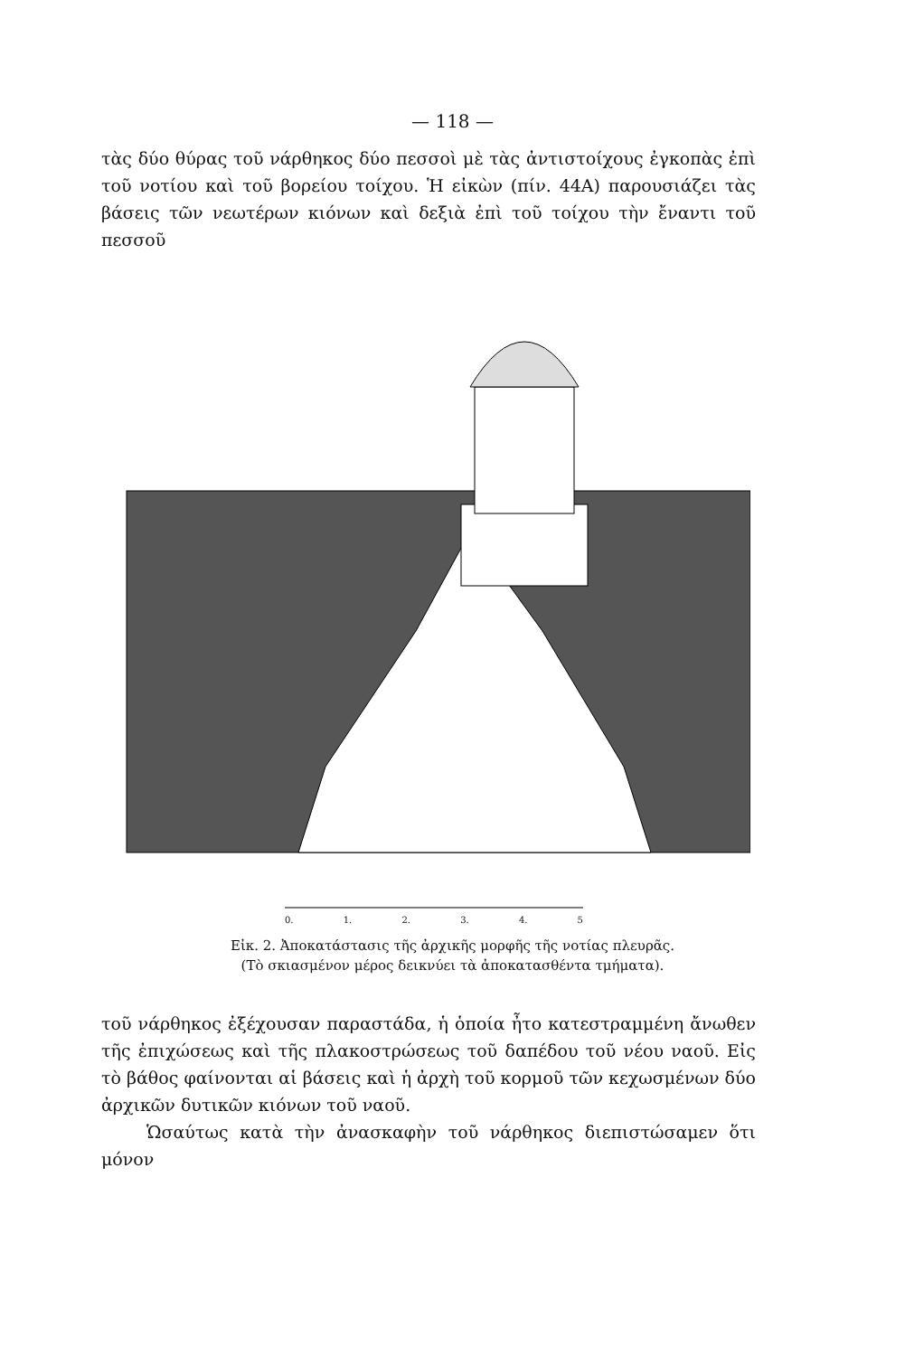— 118 —
τὰς δύο θύρας τοῦ νάρθηκος δύο πεσσοὶ μὲ τὰς ἀντιστοίχους ἐγκοπὰς ἐπὶ τοῦ νοτίου καὶ τοῦ βορείου τοίχου. Ἡ εἰκὼν (πίν. 44Α) παρουσιάζει τὰς βάσεις τῶν νεωτέρων κιόνων καὶ δεξιὰ ἐπὶ τοῦ τοίχου τὴν ἔναντι τοῦ πεσσοῦ
0. 1. 2. 3. 4. 5
Εἰκ. 2. Ἀποκατάστασις τῆς ἀρχικῆς μορφῆς τῆς νοτίας πλευρᾶς.
(Τὸ σκιασμένον μέρος δεικνύει τὰ ἀποκατασθέντα τμήματα).
τοῦ νάρθηκος ἐξέχουσαν παραστάδα, ἡ ὁποία ἦτο κατεστραμμένη ἄνωθεν τῆς ἐπιχώσεως καὶ τῆς πλακοστρώσεως τοῦ δαπέδου τοῦ νέου ναοῦ. Εἰς τὸ βάθος φαίνονται αἱ βάσεις καὶ ἡ ἀρχὴ τοῦ κορμοῦ τῶν κεχωσμένων δύο ἀρχικῶν δυτικῶν κιόνων τοῦ ναοῦ.
Ὡσαύτως κατὰ τὴν ἀνασκαφὴν τοῦ νάρθηκος διεπιστώσαμεν ὅτι μόνον